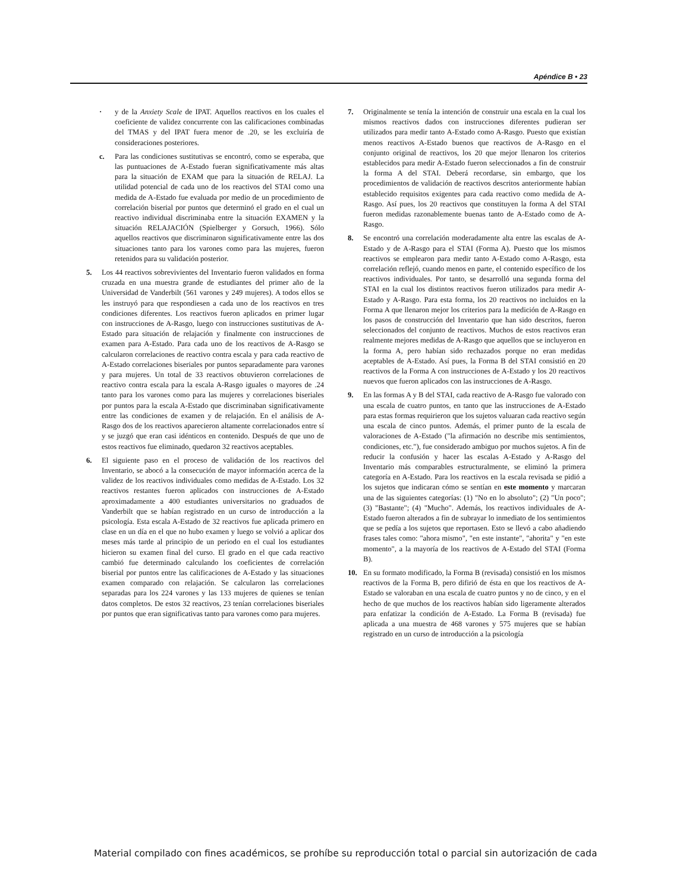Apéndice B • 23
· y de la Anxiety Scale de IPAT. Aquellos reactivos en los cuales el coeficiente de validez concurrente con las calificaciones combinadas del TMAS y del IPAT fuera menor de .20, se les excluiría de consideraciones posteriores.
c. Para las condiciones sustitutivas se encontró, como se esperaba, que las puntuaciones de A-Estado fueran significativamente más altas para la situación de EXAM que para la situación de RELAJ. La utilidad potencial de cada uno de los reactivos del STAI como una medida de A-Estado fue evaluada por medio de un procedimiento de correlación biserial por puntos que determinó el grado en el cual un reactivo individual discriminaba entre la situación EXAMEN y la situación RELAJACIÓN (Spielberger y Gorsuch, 1966). Sólo aquellos reactivos que discriminaron significativamente entre las dos situaciones tanto para los varones como para las mujeres, fueron retenidos para su validación posterior.
5. Los 44 reactivos sobrevivientes del Inventario fueron validados en forma cruzada en una muestra grande de estudiantes del primer año de la Universidad de Vanderbilt (561 varones y 249 mujeres). A todos ellos se les instruyó para que respondiesen a cada uno de los reactivos en tres condiciones diferentes. Los reactivos fueron aplicados en primer lugar con instrucciones de A-Rasgo, luego con instrucciones sustitutivas de A-Estado para situación de relajación y finalmente con instrucciones de examen para A-Estado. Para cada uno de los reactivos de A-Rasgo se calcularon correlaciones de reactivo contra escala y para cada reactivo de A-Estado correlaciones biseriales por puntos separadamente para varones y para mujeres. Un total de 33 reactivos obtuvieron correlaciones de reactivo contra escala para la escala A-Rasgo iguales o mayores de .24 tanto para los varones como para las mujeres y correlaciones biseriales por puntos para la escala A-Estado que discriminaban significativamente entre las condiciones de examen y de relajación. En el análisis de A-Rasgo dos de los reactivos aparecieron altamente correlacionados entre sí y se juzgó que eran casi idénticos en contenido. Después de que uno de estos reactivos fue eliminado, quedaron 32 reactivos aceptables.
6. El siguiente paso en el proceso de validación de los reactivos del Inventario, se abocó a la consecución de mayor información acerca de la validez de los reactivos individuales como medidas de A-Estado. Los 32 reactivos restantes fueron aplicados con instrucciones de A-Estado aproximadamente a 400 estudiantes universitarios no graduados de Vanderbilt que se habían registrado en un curso de introducción a la psicología. Esta escala A-Estado de 32 reactivos fue aplicada primero en clase en un día en el que no hubo examen y luego se volvió a aplicar dos meses más tarde al principio de un periodo en el cual los estudiantes hicieron su examen final del curso. El grado en el que cada reactivo cambió fue determinado calculando los coeficientes de correlación biserial por puntos entre las calificaciones de A-Estado y las situaciones examen comparado con relajación. Se calcularon las correlaciones separadas para los 224 varones y las 133 mujeres de quienes se tenían datos completos. De estos 32 reactivos, 23 tenían correlaciones biseriales por puntos que eran significativas tanto para varones como para mujeres.
7. Originalmente se tenía la intención de construir una escala en la cual los mismos reactivos dados con instrucciones diferentes pudieran ser utilizados para medir tanto A-Estado como A-Rasgo. Puesto que existían menos reactivos A-Estado buenos que reactivos de A-Rasgo en el conjunto original de reactivos, los 20 que mejor llenaron los criterios establecidos para medir A-Estado fueron seleccionados a fin de construir la forma A del STAI. Deberá recordarse, sin embargo, que los procedimientos de validación de reactivos descritos anteriormente habían establecido requisitos exigentes para cada reactivo como medida de A-Rasgo. Así pues, los 20 reactivos que constituyen la forma A del STAI fueron medidas razonablemente buenas tanto de A-Estado como de A-Rasgo.
8. Se encontró una correlación moderadamente alta entre las escalas de A-Estado y de A-Rasgo para el STAI (Forma A). Puesto que los mismos reactivos se emplearon para medir tanto A-Estado como A-Rasgo, esta correlación reflejó, cuando menos en parte, el contenido específico de los reactivos individuales. Por tanto, se desarrolló una segunda forma del STAI en la cual los distintos reactivos fueron utilizados para medir A-Estado y A-Rasgo. Para esta forma, los 20 reactivos no incluidos en la Forma A que llenaron mejor los criterios para la medición de A-Rasgo en los pasos de construcción del Inventario que han sido descritos, fueron seleccionados del conjunto de reactivos. Muchos de estos reactivos eran realmente mejores medidas de A-Rasgo que aquellos que se incluyeron en la forma A, pero habían sido rechazados porque no eran medidas aceptables de A-Estado. Así pues, la Forma B del STAI consistió en 20 reactivos de la Forma A con instrucciones de A-Estado y los 20 reactivos nuevos que fueron aplicados con las instrucciones de A-Rasgo.
9. En las formas A y B del STAI, cada reactivo de A-Rasgo fue valorado con una escala de cuatro puntos, en tanto que las instrucciones de A-Estado para estas formas requirieron que los sujetos valuaran cada reactivo según una escala de cinco puntos. Además, el primer punto de la escala de valoraciones de A-Estado ("la afirmación no describe mis sentimientos, condiciones, etc."), fue considerado ambiguo por muchos sujetos. A fin de reducir la confusión y hacer las escalas A-Estado y A-Rasgo del Inventario más comparables estructuralmente, se eliminó la primera categoría en A-Estado. Para los reactivos en la escala revisada se pidió a los sujetos que indicaran cómo se sentían en este momento y marcaran una de las siguientes categorías: (1) "No en lo absoluto"; (2) "Un poco"; (3) "Bastante"; (4) "Mucho". Además, los reactivos individuales de A-Estado fueron alterados a fin de subrayar lo inmediato de los sentimientos que se pedía a los sujetos que reportasen. Esto se llevó a cabo añadiendo frases tales como: "ahora mismo", "en este instante", "ahorita" y "en este momento", a la mayoría de los reactivos de A-Estado del STAI (Forma B).
10. En su formato modificado, la Forma B (revisada) consistió en los mismos reactivos de la Forma B, pero difirió de ésta en que los reactivos de A-Estado se valoraban en una escala de cuatro puntos y no de cinco, y en el hecho de que muchos de los reactivos habían sido ligeramente alterados para enfatizar la condición de A-Estado. La Forma B (revisada) fue aplicada a una muestra de 468 varones y 575 mujeres que se habían registrado en un curso de introducción a la psicología
Material compilado con fines académicos, se prohíbe su reproducción total o parcial sin autorización de cada